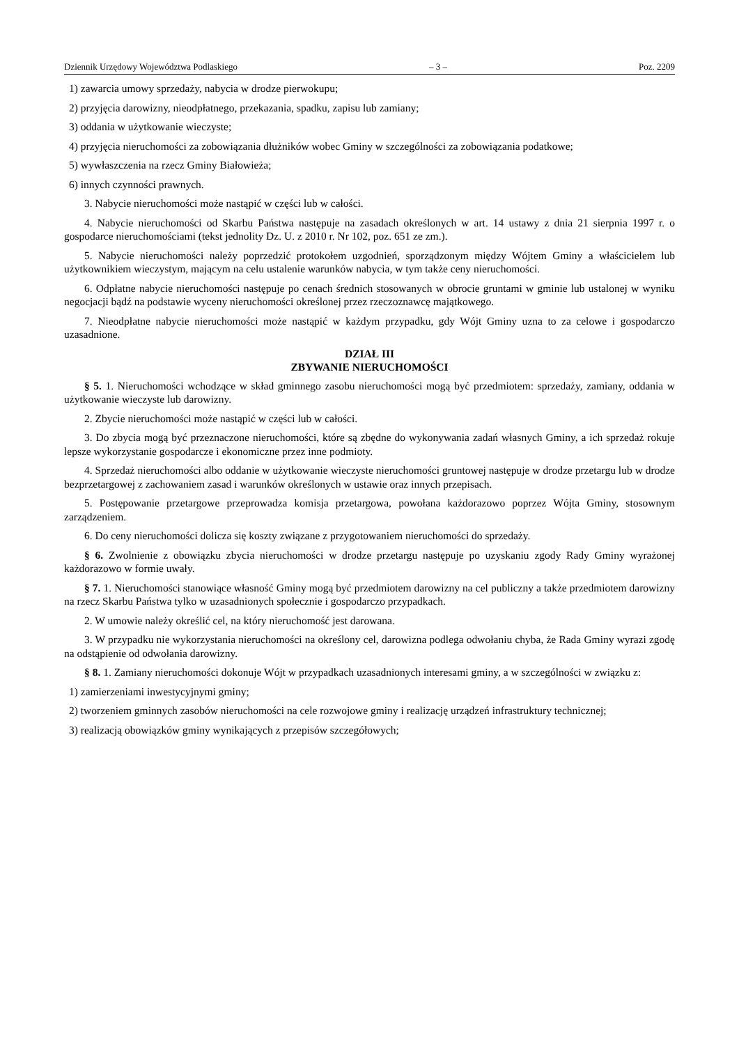Dziennik Urzędowy Województwa Podlaskiego – 3 – Poz. 2209
1) zawarcia umowy sprzedaży, nabycia w drodze pierwokupu;
2) przyjęcia darowizny, nieodpłatnego, przekazania, spadku, zapisu lub zamiany;
3) oddania w użytkowanie wieczyste;
4) przyjęcia nieruchomości za zobowiązania dłużników wobec Gminy w szczególności za zobowiązania podatkowe;
5) wywłaszczenia na rzecz Gminy Białowieża;
6) innych czynności prawnych.
3. Nabycie nieruchomości może nastąpić w części lub w całości.
4. Nabycie nieruchomości od Skarbu Państwa następuje na zasadach określonych w art. 14 ustawy z dnia 21 sierpnia 1997 r. o gospodarce nieruchomościami (tekst jednolity Dz. U. z 2010 r. Nr 102, poz. 651 ze zm.).
5. Nabycie nieruchomości należy poprzedzić protokołem uzgodnień, sporządzonym między Wójtem Gminy a właścicielem lub użytkownikiem wieczystym, mającym na celu ustalenie warunków nabycia, w tym także ceny nieruchomości.
6. Odpłatne nabycie nieruchomości następuje po cenach średnich stosowanych w obrocie gruntami w gminie lub ustalonej w wyniku negocjacji bądź na podstawie wyceny nieruchomości określonej przez rzeczoznawcę majątkowego.
7. Nieodpłatne nabycie nieruchomości może nastąpić w każdym przypadku, gdy Wójt Gminy uzna to za celowe i gospodarczo uzasadnione.
DZIAŁ III
ZBYWANIE NIERUCHOMOŚCI
§ 5. 1. Nieruchomości wchodzące w skład gminnego zasobu nieruchomości mogą być przedmiotem: sprzedaży, zamiany, oddania w użytkowanie wieczyste lub darowizny.
2. Zbycie nieruchomości może nastąpić w części lub w całości.
3. Do zbycia mogą być przeznaczone nieruchomości, które są zbędne do wykonywania zadań własnych Gminy, a ich sprzedaż rokuje lepsze wykorzystanie gospodarcze i ekonomiczne przez inne podmioty.
4. Sprzedaż nieruchomości albo oddanie w użytkowanie wieczyste nieruchomości gruntowej następuje w drodze przetargu lub w drodze bezprzetargowej z zachowaniem zasad i warunków określonych w ustawie oraz innych przepisach.
5. Postępowanie przetargowe przeprowadza komisja przetargowa, powołana każdorazowo poprzez Wójta Gminy, stosownym zarządzeniem.
6. Do ceny nieruchomości dolicza się koszty związane z przygotowaniem nieruchomości do sprzedaży.
§ 6. Zwolnienie z obowiązku zbycia nieruchomości w drodze przetargu następuje po uzyskaniu zgody Rady Gminy wyrażonej każdorazowo w formie uwały.
§ 7. 1. Nieruchomości stanowiące własność Gminy mogą być przedmiotem darowizny na cel publiczny a także przedmiotem darowizny na rzecz Skarbu Państwa tylko w uzasadnionych społecznie i gospodarczo przypadkach.
2. W umowie należy określić cel, na który nieruchomość jest darowana.
3. W przypadku nie wykorzystania nieruchomości na określony cel, darowizna podlega odwołaniu chyba, że Rada Gminy wyrazi zgodę na odstąpienie od odwołania darowizny.
§ 8. 1. Zamiany nieruchomości dokonuje Wójt w przypadkach uzasadnionych interesami gminy, a w szczególności w związku z:
1) zamierzeniami inwestycyjnymi gminy;
2) tworzeniem gminnych zasobów nieruchomości na cele rozwojowe gminy i realizację urządzeń infrastruktury technicznej;
3) realizacją obowiązków gminy wynikających z przepisów szczegółowych;